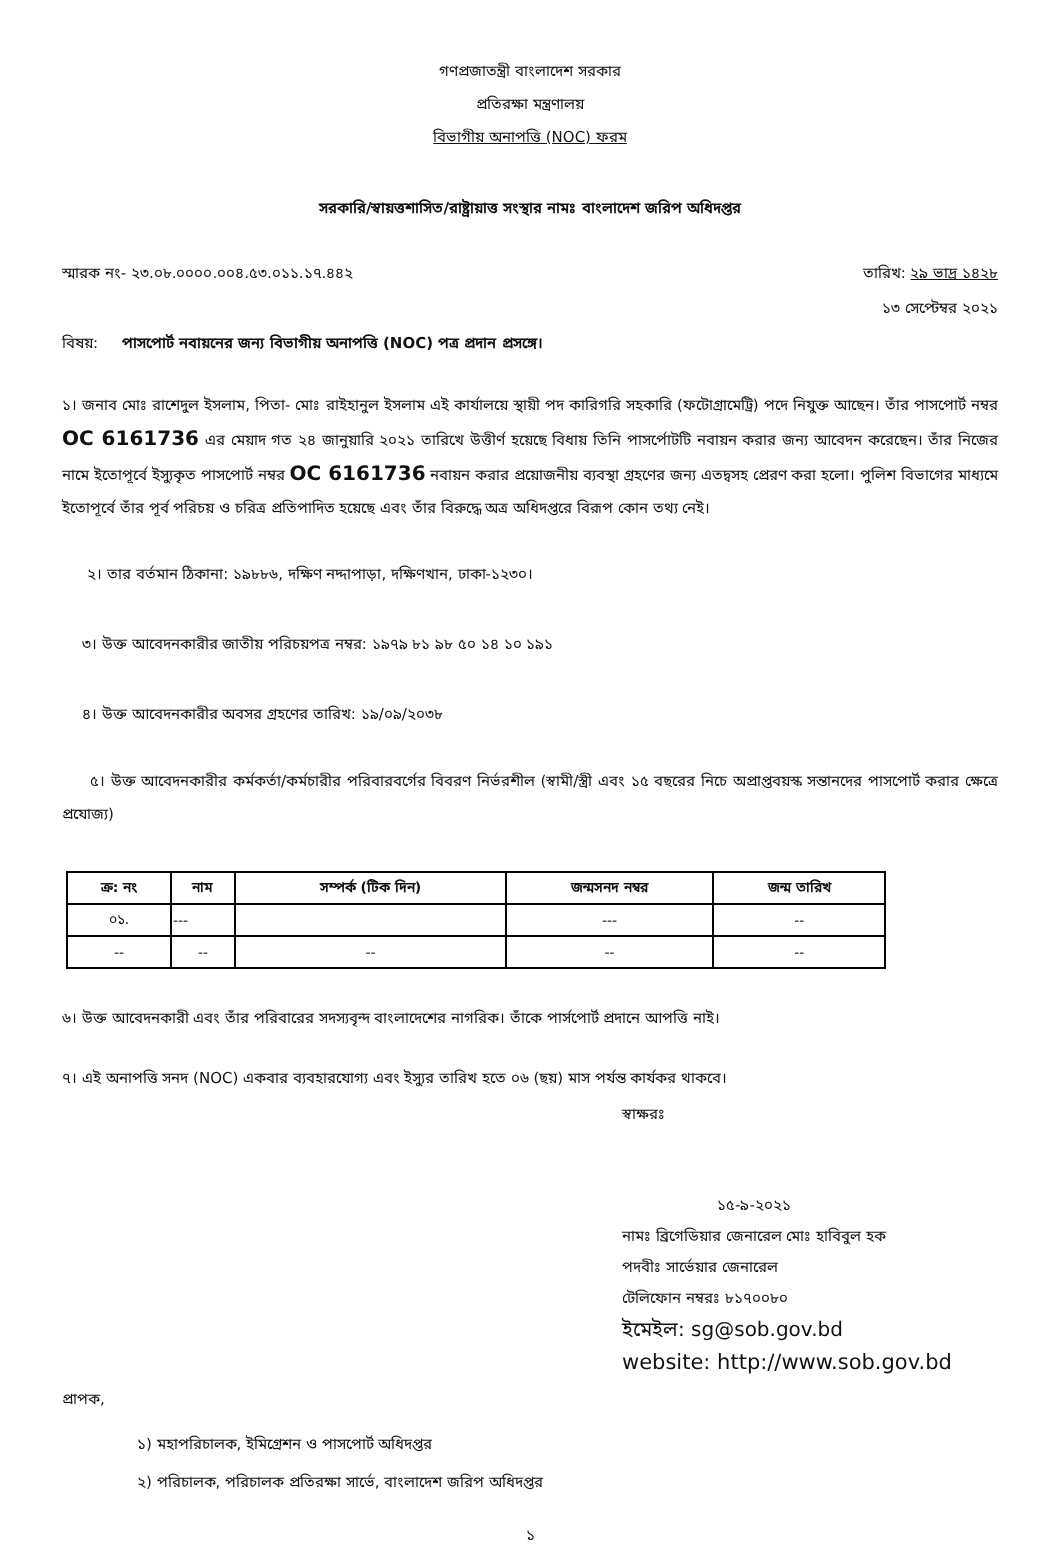গণপ্রজাতন্ত্রী বাংলাদেশ সরকার
প্রতিরক্ষা মন্ত্রণালয়
বিভাগীয় অনাপত্তি (NOC) ফরম
সরকারি/স্বায়ত্তশাসিত/রাষ্ট্রায়াত্ত সংস্থার নামঃ বাংলাদেশ জরিপ অধিদপ্তর
স্মারক নং- ২৩.০৮.০০০০.০০৪.৫৩.০১১.১৭.৪৪২ তারিখ: ২৯ ভাদ্র ১৪২৮
১৩ সেপ্টেম্বর ২০২১
বিষয়: পাসপোর্ট নবায়নের জন্য বিভাগীয় অনাপত্তি (NOC) পত্র প্রদান প্রসঙ্গে।
১। জনাব মোঃ রাশেদুল ইসলাম, পিতা- মোঃ রাইহানুল ইসলাম এই কার্যালয়ে স্থায়ী পদ কারিগরি সহকারি (ফটোগ্রামেট্রি) পদে নিযুক্ত আছেন। তাঁর পাসপোর্ট নম্বর OC 6161736 এর মেয়াদ গত ২৪ জানুয়ারি ২০২১ তারিখে উত্তীর্ণ হয়েছে বিধায় তিনি পাসর্পোটটি নবায়ন করার জন্য আবেদন করেছেন। তাঁর নিজের নামে ইতোপূর্বে ইস্যুকৃত পাসপোর্ট নম্বর OC 6161736 নবায়ন করার প্রয়োজনীয় ব্যবস্থা গ্রহণের জন্য এতদ্বসহ প্রেরণ করা হলো। পুলিশ বিভাগের মাধ্যমে ইতোপূর্বে তাঁর পূর্ব পরিচয় ও চরিত্র প্রতিপাদিত হয়েছে এবং তাঁর বিরুদ্ধে অত্র অধিদপ্তরে বিরূপ কোন তথ্য নেই।
২। তার বর্তমান ঠিকানা: ১৯৮৮৬, দক্ষিণ নদ্দাপাড়া, দক্ষিণখান, ঢাকা-১২৩০।
৩। উক্ত আবেদনকারীর জাতীয় পরিচয়পত্র নম্বর: ১৯৭৯ ৮১ ৯৮ ৫০ ১৪ ১০ ১৯১
৪। উক্ত আবেদনকারীর অবসর গ্রহণের তারিখ: ১৯/০৯/২০৩৮
৫। উক্ত আবেদনকারীর কর্মকর্তা/কর্মচারীর পরিবারবর্গের বিবরণ নির্ভরশীল (স্বামী/স্ত্রী এবং ১৫ বছরের নিচে অপ্রাপ্তবয়স্ক সন্তানদের পাসপোর্ট করার ক্ষেত্রে প্রযোজ্য)
| ক্র: নং | নাম | সম্পর্ক (টিক দিন) | জন্মসনদ নম্বর | জন্ম তারিখ |
| --- | --- | --- | --- | --- |
| ০১. | --- | | --- | -- |
| -- | -- | -- | -- | -- |
৬। উক্ত আবেদনকারী এবং তাঁর পরিবারের সদস্যবৃন্দ বাংলাদেশের নাগরিক। তাঁকে পার্সপোর্ট প্রদানে আপত্তি নাই।
৭। এই অনাপত্তি সনদ (NOC) একবার ব্যবহারযোগ্য এবং ইস্যুর তারিখ হতে ০৬ (ছয়) মাস পর্যন্ত কার্যকর থাকবে।
স্বাক্ষরঃ
১৫-৯-২০২১
নামঃ ব্রিগেডিয়ার জেনারেল মোঃ হাবিবুল হক
পদবীঃ সার্ভেয়ার জেনারেল
টেলিফোন নম্বরঃ ৮১৭০০৮০
ইমেইল: sg@sob.gov.bd
website: http://www.sob.gov.bd
প্রাপক,
১) মহাপরিচালক, ইমিগ্রেশন ও পাসপোর্ট অধিদপ্তর
২) পরিচালক, পরিচালক প্রতিরক্ষা সার্ভে, বাংলাদেশ জরিপ অধিদপ্তর
১